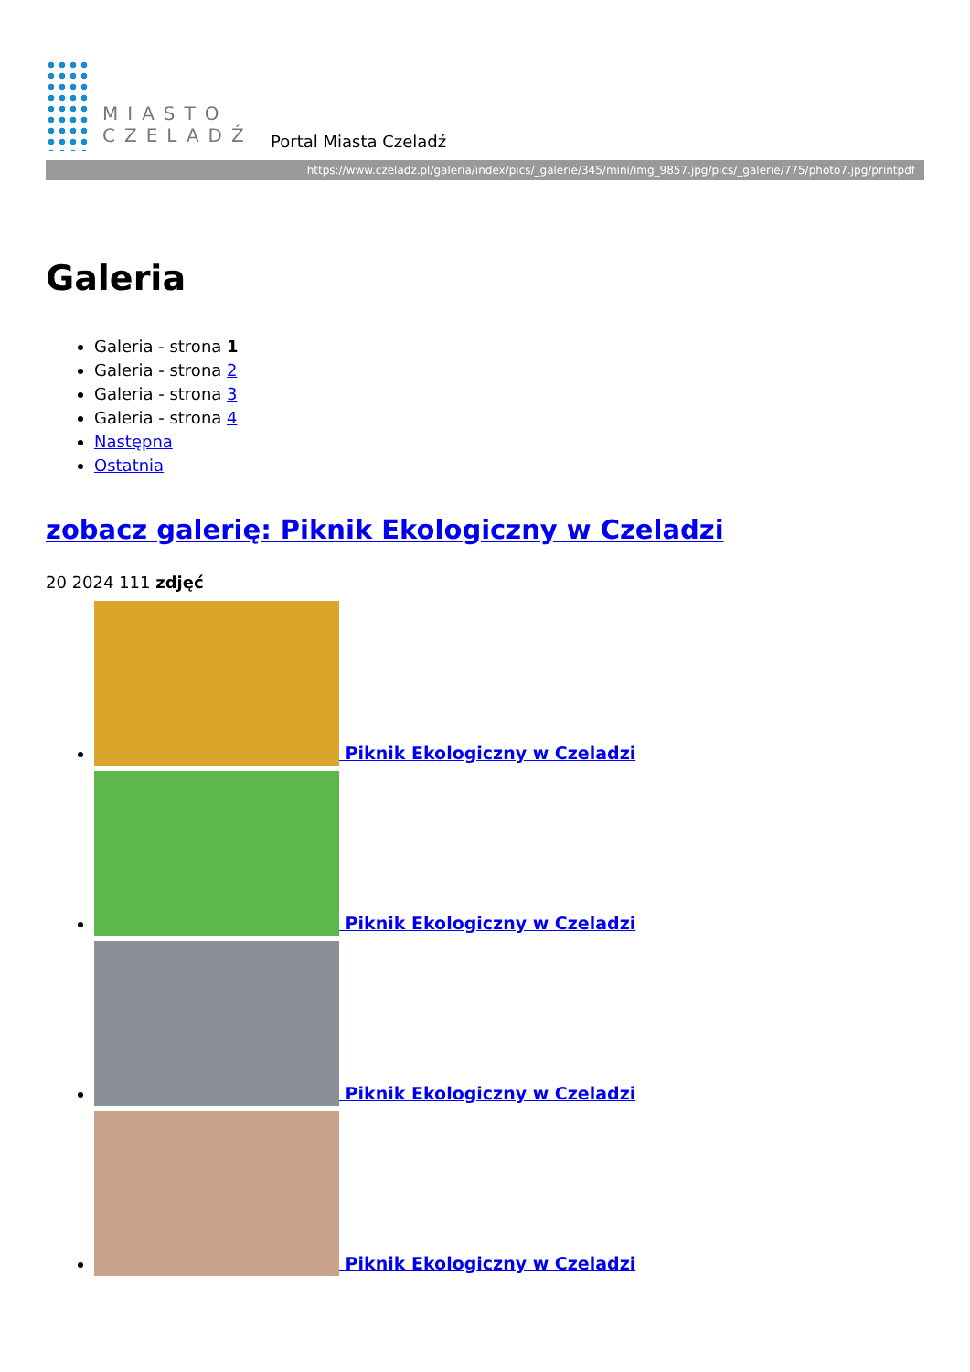MIASTO
CZELADŹ
Portal Miasta Czeladź
https://www.czeladz.pl/galeria/index/pics/_galerie/345/mini/img_9857.jpg/pics/_galerie/775/photo7.jpg/printpdf
Galeria
Galeria - strona 1
Galeria - strona 2
Galeria - strona 3
Galeria - strona 4
Następna
Ostatnia
zobacz galerię: Piknik Ekologiczny w Czeladzi
20 2024 111 zdjęć
Piknik Ekologiczny w Czeladzi
Piknik Ekologiczny w Czeladzi
Piknik Ekologiczny w Czeladzi
Piknik Ekologiczny w Czeladzi